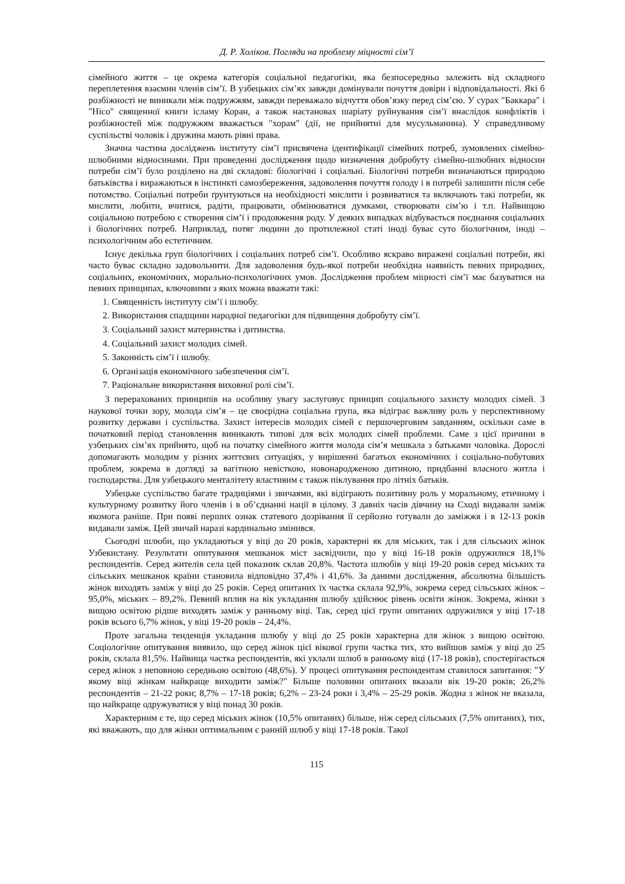Д. Р. Холіков. Погляди на проблему міцності сім’ї
сімейного життя – це окрема категорія соціальної педагогіки, яка безпосередньо залежить від складного переплетення взаємин членів сім’ї. В узбецьких сім’ях завжди домінували почуття довіри і відповідальності. Які б розбіжності не виникали між подружжям, завжди переважало відчуття обов’язку перед сім’єю. У сурах "Баккара" і "Нісо" священної книги ісламу Коран, а також настановах шаріату руйнування сім’ї внаслідок конфліктів і розбіжностей між подружжям вважається "хорам" (дії, не прийнятні для мусульманина). У справедливому суспільстві чоловік і дружина мають рівні права.
Значна частина досліджень інституту сім’ї присвячена ідентифікації сімейних потреб, зумовлених сімейно-шлюбними відносинами. При проведенні дослідження щодо визначення добробуту сімейно-шлюбних відносин потреби сім’ї було розділено на дві складові: біологічні і соціальні. Біологічні потреби визначаються природою батьківства і виражаються в інстинкті самозбереження, задоволення почуття голоду і в потребі залишити після себе потомство. Соціальні потреби ґрунтуються на необхідності мислити і розвиватися та включають такі потреби, як мислити, любити, вчитися, радіти, працювати, обмінюватися думками, створювати сім’ю і т.п. Найвищою соціальною потребою є створення сім’ї і продовження роду. У деяких випадках відбувається поєднання соціальних і біологічних потреб. Наприклад, потяг людини до протилежної статі іноді буває суто біологічним, іноді – психологічним або естетичним.
Існує декілька груп біологічних і соціальних потреб сім’ї. Особливо яскраво виражені соціальні потреби, які часто буває складно задовольнити. Для задоволення будь-якої потреби необхідна наявність певних природних, соціальних, економічних, морально-психологічних умов. Дослідження проблем міцності сім’ї має базуватися на певних принципах, ключовими з яких можна вважати такі:
1. Священність інституту сім’ї і шлюбу.
2. Використання спадщини народної педагогіки для підвищення добробуту сім’ї.
3. Соціальний захист материнства і дитинства.
4. Соціальний захист молодих сімей.
5. Законність сім’ї і шлюбу.
6. Організація економічного забезпечення сім’ї.
7. Раціональне використання виховної ролі сім’ї.
З перерахованих принципів на особливу увагу заслуговує принцип соціального захисту молодих сімей. З наукової точки зору, молода сім’я – це своєрідна соціальна група, яка відіграє важливу роль у перспективному розвитку держави і суспільства. Захист інтересів молодих сімей є першочерговим завданням, оскільки саме в початковий період становлення виникають типові для всіх молодих сімей проблеми. Саме з цієї причини в узбецьких сім’ях прийнято, щоб на початку сімейного життя молода сім’я мешкала з батьками чоловіка. Дорослі допомагають молодим у різних життєвих ситуаціях, у вирішенні багатьох економічних і соціально-побутових проблем, зокрема в догляді за вагітною невісткою, новонародженою дитиною, придбанні власного житла і господарства. Для узбецького менталітету властивим є також піклування про літніх батьків.
Узбецьке суспільство багате традиціями і звичаями, які відіграють позитивну роль у моральному, етичному і культурному розвитку його членів і в об’єднанні нації в цілому. З давніх часів дівчину на Сході видавали заміж якомога раніше. При появі перших ознак статевого дозрівання її серйозно готували до заміжжя і в 12-13 років видавали заміж. Цей звичай наразі кардинально змінився.
Сьогодні шлюби, що укладаються у віці до 20 років, характерні як для міських, так і для сільських жінок Узбекистану. Результати опитування мешканок міст засвідчили, що у віці 16-18 років одружилися 18,1% респондентів. Серед жителів села цей показник склав 20,8%. Частота шлюбів у віці 19-20 років серед міських та сільських мешканок країни становила відповідно 37,4% і 41,6%. За даними дослідження, абсолютна більшість жінок виходять заміж у віці до 25 років. Серед опитаних їх частка склала 92,9%, зокрема серед сільських жінок – 95,0%, міських – 89,2%. Певний вплив на вік укладання шлюбу здійснює рівень освіти жінок. Зокрема, жінки з вищою освітою рідше виходять заміж у ранньому віці. Так, серед цієї групи опитаних одружилися у віці 17-18 років всього 6,7% жінок, у віці 19-20 років – 24,4%.
Проте загальна тенденція укладання шлюбу у віці до 25 років характерна для жінок з вищою освітою. Соціологічне опитування виявило, що серед жінок цієї вікової групи частка тих, хто вийшов заміж у віці до 25 років, склала 81,5%. Найвища частка респондентів, які уклали шлюб в ранньому віці (17-18 років), спостерігається серед жінок з неповною середньою освітою (48,6%). У процесі опитування респондентам ставилося запитання: "У якому віці жінкам найкраще виходити заміж?" Більше половини опитаних вказали вік 19-20 років; 26,2% респондентів – 21-22 роки; 8,7% – 17-18 років; 6,2% – 23-24 роки і 3,4% – 25-29 років. Жодна з жінок не вказала, що найкраще одружуватися у віці понад 30 років.
Характерним є те, що серед міських жінок (10,5% опитаних) більше, ніж серед сільських (7,5% опитаних), тих, які вважають, що для жінки оптимальним є ранній шлюб у віці 17-18 років. Такої
115